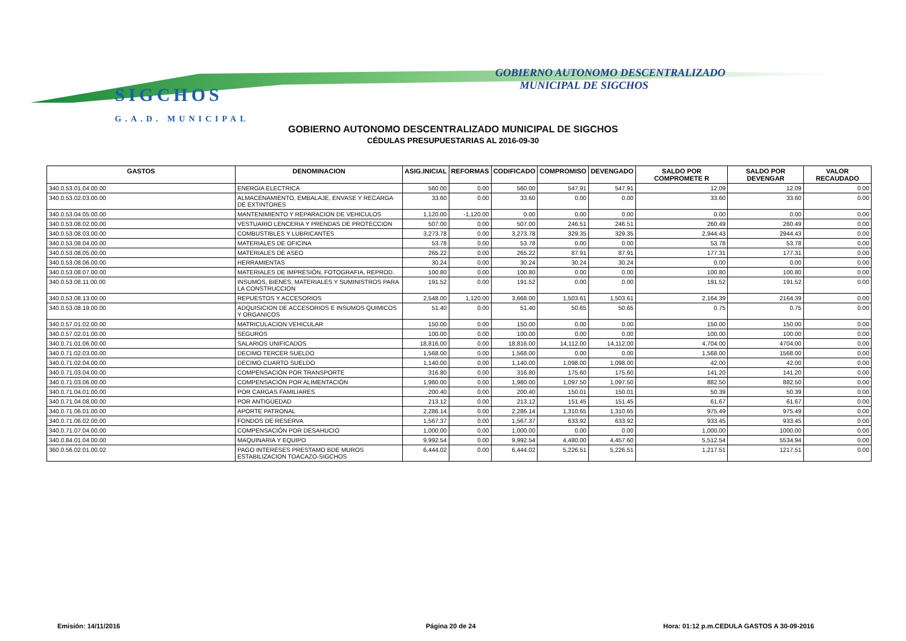SIGCHOS
G.A.D. MUNICIPAL
GOBIERNO AUTONOMO DESCENTRALIZADO
MUNICIPAL DE SIGCHOS
GOBIERNO AUTONOMO DESCENTRALIZADO MUNICIPAL DE SIGCHOS
CÉDULAS PRESUPUESTARIAS AL 2016-09-30
| GASTOS | DENOMINACION | ASIG.INICIAL | REFORMAS | CODIFICADO | COMPROMISO | DEVENGADO | SALDO POR COMPROMETE R | SALDO POR DEVENGAR | VALOR RECAUDADO |
| --- | --- | --- | --- | --- | --- | --- | --- | --- | --- |
| 340.0.53.01.04.00.00 | ENERGIA ELECTRICA | 560.00 | 0.00 | 560.00 | 547.91 | 547.91 | 12.09 | 12.09 | 0.00 |
| 340.0.53.02.03.00.00 | ALMACENAMIENTO, EMBALAJE, ENVASE Y RECARGA DE EXTINTORES | 33.60 | 0.00 | 33.60 | 0.00 | 0.00 | 33.60 | 33.60 | 0.00 |
| 340.0.53.04.05.00.00 | MANTENIMIENTO Y REPARACION DE VEHICULOS | 1,120.00 | -1,120.00 | 0.00 | 0.00 | 0.00 | 0.00 | 0.00 | 0.00 |
| 340.0.53.08.02.00.00 | VESTUARIO LENCERIA Y PRENDAS DE PROTECCION | 507.00 | 0.00 | 507.00 | 246.51 | 246.51 | 260.49 | 260.49 | 0.00 |
| 340.0.53.08.03.00.00 | COMBUSTIBLES Y LUBRICANTES | 3,273.78 | 0.00 | 3,273.78 | 329.35 | 329.35 | 2,944.43 | 2944.43 | 0.00 |
| 340.0.53.08.04.00.00 | MATERIALES DE OFICINA | 53.78 | 0.00 | 53.78 | 0.00 | 0.00 | 53.78 | 53.78 | 0.00 |
| 340.0.53.08.05.00.00 | MATERIALES DE ASEO | 265.22 | 0.00 | 265.22 | 87.91 | 87.91 | 177.31 | 177.31 | 0.00 |
| 340.0.53.08.06.00.00 | HERRAMIENTAS | 30.24 | 0.00 | 30.24 | 30.24 | 30.24 | 0.00 | 0.00 | 0.00 |
| 340.0.53.08.07.00.00 | MATERIALES DE IMPRESIÓN, FOTOGRAFIA, REPROD. | 100.80 | 0.00 | 100.80 | 0.00 | 0.00 | 100.80 | 100.80 | 0.00 |
| 340.0.53.08.11.00.00 | INSUMOS, BIENES, MATERIALES Y SUMINISTROS PARA LA CONSTRUCCION | 191.52 | 0.00 | 191.52 | 0.00 | 0.00 | 191.52 | 191.52 | 0.00 |
| 340.0.53.08.13.00.00 | REPUESTOS Y ACCESORIOS | 2,548.00 | 1,120.00 | 3,668.00 | 1,503.61 | 1,503.61 | 2,164.39 | 2164.39 | 0.00 |
| 340.0.53.08.19.00.00 | ADQUISICION DE ACCESORIOS E INSUMOS QUIMICOS Y ORGANICOS | 51.40 | 0.00 | 51.40 | 50.65 | 50.65 | 0.75 | 0.75 | 0.00 |
| 340.0.57.01.02.00.00 | MATRICULACION VEHICULAR | 150.00 | 0.00 | 150.00 | 0.00 | 0.00 | 150.00 | 150.00 | 0.00 |
| 340.0.57.02.01.00.00 | SEGUROS | 100.00 | 0.00 | 100.00 | 0.00 | 0.00 | 100.00 | 100.00 | 0.00 |
| 340.0.71.01.06.00.00 | SALARIOS UNIFICADOS | 18,816.00 | 0.00 | 18,816.00 | 14,112.00 | 14,112.00 | 4,704.00 | 4704.00 | 0.00 |
| 340.0.71.02.03.00.00 | DECIMO TERCER SUELDO | 1,568.00 | 0.00 | 1,568.00 | 0.00 | 0.00 | 1,568.00 | 1568.00 | 0.00 |
| 340.0.71.02.04.00.00 | DECIMO CUARTO SUELDO | 1,140.00 | 0.00 | 1,140.00 | 1,098.00 | 1,098.00 | 42.00 | 42.00 | 0.00 |
| 340.0.71.03.04.00.00 | COMPENSACIÓN POR TRANSPORTE | 316.80 | 0.00 | 316.80 | 175.60 | 175.60 | 141.20 | 141.20 | 0.00 |
| 340.0.71.03.06.00.00 | COMPENSACIÓN POR ALIMENTACIÓN | 1,980.00 | 0.00 | 1,980.00 | 1,097.50 | 1,097.50 | 882.50 | 882.50 | 0.00 |
| 340.0.71.04.01.00.00 | POR CARGAS FAMILIARES | 200.40 | 0.00 | 200.40 | 150.01 | 150.01 | 50.39 | 50.39 | 0.00 |
| 340.0.71.04.08.00.00 | POR ANTIGÜEDAD | 213.12 | 0.00 | 213.12 | 151.45 | 151.45 | 61.67 | 61.67 | 0.00 |
| 340.0.71.06.01.00.00 | APORTE PATRONAL | 2,286.14 | 0.00 | 2,286.14 | 1,310.65 | 1,310.65 | 975.49 | 975.49 | 0.00 |
| 340.0.71.06.02.00.00 | FONDOS DE RESERVA | 1,567.37 | 0.00 | 1,567.37 | 633.92 | 633.92 | 933.45 | 933.45 | 0.00 |
| 340.0.71.07.04.00.00 | COMPENSACIÓN POR DESAHUCIO | 1,000.00 | 0.00 | 1,000.00 | 0.00 | 0.00 | 1,000.00 | 1000.00 | 0.00 |
| 340.0.84.01.04.00.00 | MAQUINARIA Y EQUIPO | 9,992.54 | 0.00 | 9,992.54 | 4,480.00 | 4,457.60 | 5,512.54 | 5534.94 | 0.00 |
| 360.0.56.02.01.00.02 | PAGO INTERESES PRESTAMO BDE MUROS ESTABILIZACION TOACAZO-SIGCHOS | 6,444.02 | 0.00 | 6,444.02 | 5,226.51 | 5,226.51 | 1,217.51 | 1217.51 | 0.00 |
Emisión: 14/11/2016 Página 20 de 24
Hora: 01:12 p.m.CEDULA GASTOS A 30-09-2016